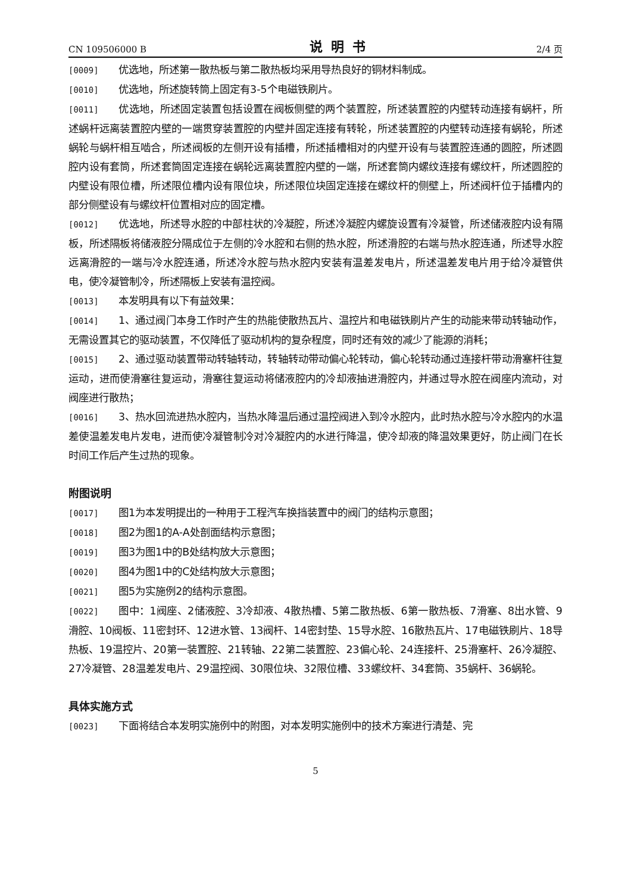CN 109506000 B 说明书 2/4 页
[0009] 优选地，所述第一散热板与第二散热板均采用导热良好的铜材料制成。
[0010] 优选地，所述旋转筒上固定有3-5个电磁铁刷片。
[0011] 优选地，所述固定装置包括设置在阀板侧壁的两个装置腔，所述装置腔的内壁转动连接有蜗杆，所述蜗杆远离装置腔内壁的一端贯穿装置腔的内壁并固定连接有转轮，所述装置腔的内壁转动连接有蜗轮，所述蜗轮与蜗杆相互啮合，所述阀板的左侧开设有插槽，所述插槽相对的内壁开设有与装置腔连通的圆腔，所述圆腔内设有套筒，所述套筒固定连接在蜗轮远离装置腔内壁的一端，所述套筒内螺纹连接有螺纹杆，所述圆腔的内壁设有限位槽，所述限位槽内设有限位块，所述限位块固定连接在螺纹杆的侧壁上，所述阀杆位于插槽内的部分侧壁设有与螺纹杆位置相对应的固定槽。
[0012] 优选地，所述导水腔的中部柱状的冷凝腔，所述冷凝腔内螺旋设置有冷凝管，所述储液腔内设有隔板，所述隔板将储液腔分隔成位于左侧的冷水腔和右侧的热水腔，所述滑腔的右端与热水腔连通，所述导水腔远离滑腔的一端与冷水腔连通，所述冷水腔与热水腔内安装有温差发电片，所述温差发电片用于给冷凝管供电，使冷凝管制冷，所述隔板上安装有温控阀。
[0013] 本发明具有以下有益效果：
[0014] 1、通过阀门本身工作时产生的热能使散热瓦片、温控片和电磁铁刷片产生的动能来带动转轴动作，无需设置其它的驱动装置，不仅降低了驱动机构的复杂程度，同时还有效的减少了能源的消耗；
[0015] 2、通过驱动装置带动转轴转动，转轴转动带动偏心轮转动，偏心轮转动通过连接杆带动滑塞杆往复运动，进而使滑塞往复运动，滑塞往复运动将储液腔内的冷却液抽进滑腔内，并通过导水腔在阀座内流动，对阀座进行散热；
[0016] 3、热水回流进热水腔内，当热水降温后通过温控阀进入到冷水腔内，此时热水腔与冷水腔内的水温差使温差发电片发电，进而使冷凝管制冷对冷凝腔内的水进行降温，使冷却液的降温效果更好，防止阀门在长时间工作后产生过热的现象。
附图说明
[0017] 图1为本发明提出的一种用于工程汽车换挡装置中的阀门的结构示意图；
[0018] 图2为图1的A-A处剖面结构示意图；
[0019] 图3为图1中的B处结构放大示意图；
[0020] 图4为图1中的C处结构放大示意图；
[0021] 图5为实施例2的结构示意图。
[0022] 图中：1阀座、2储液腔、3冷却液、4散热槽、5第二散热板、6第一散热板、7滑塞、8出水管、9滑腔、10阀板、11密封环、12进水管、13阀杆、14密封垫、15导水腔、16散热瓦片、17电磁铁刷片、18导热板、19温控片、20第一装置腔、21转轴、22第二装置腔、23偏心轮、24连接杆、25滑塞杆、26冷凝腔、27冷凝管、28温差发电片、29温控阀、30限位块、32限位槽、33螺纹杆、34套筒、35蜗杆、36蜗轮。
具体实施方式
[0023] 下面将结合本发明实施例中的附图，对本发明实施例中的技术方案进行清楚、完
5